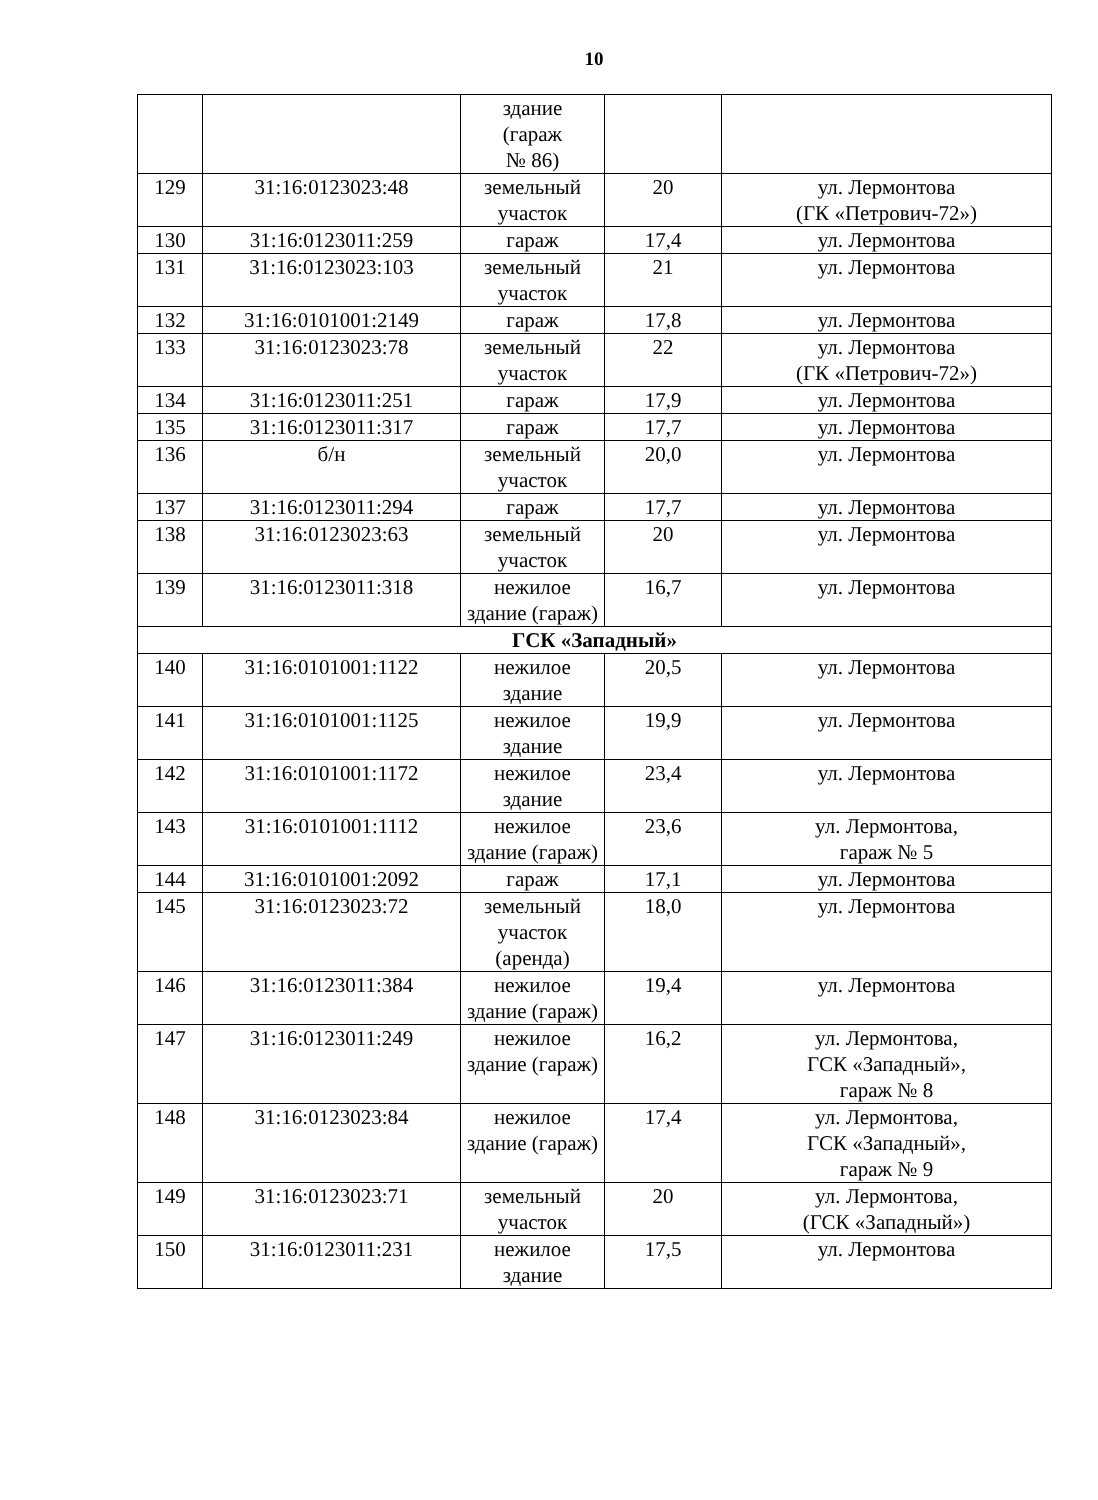10
| | | здание (гараж № 86) | | |
| 129 | 31:16:0123023:48 | земельный участок | 20 | ул. Лермонтова (ГК «Петрович-72») |
| 130 | 31:16:0123011:259 | гараж | 17,4 | ул. Лермонтова |
| 131 | 31:16:0123023:103 | земельный участок | 21 | ул. Лермонтова |
| 132 | 31:16:0101001:2149 | гараж | 17,8 | ул. Лермонтова |
| 133 | 31:16:0123023:78 | земельный участок | 22 | ул. Лермонтова (ГК «Петрович-72») |
| 134 | 31:16:0123011:251 | гараж | 17,9 | ул. Лермонтова |
| 135 | 31:16:0123011:317 | гараж | 17,7 | ул. Лермонтова |
| 136 | б/н | земельный участок | 20,0 | ул. Лермонтова |
| 137 | 31:16:0123011:294 | гараж | 17,7 | ул. Лермонтова |
| 138 | 31:16:0123023:63 | земельный участок | 20 | ул. Лермонтова |
| 139 | 31:16:0123011:318 | нежилое здание (гараж) | 16,7 | ул. Лермонтова |
| ГСК «Западный» | | | | |
| 140 | 31:16:0101001:1122 | нежилое здание | 20,5 | ул. Лермонтова |
| 141 | 31:16:0101001:1125 | нежилое здание | 19,9 | ул. Лермонтова |
| 142 | 31:16:0101001:1172 | нежилое здание | 23,4 | ул. Лермонтова |
| 143 | 31:16:0101001:1112 | нежилое здание (гараж) | 23,6 | ул. Лермонтова, гараж № 5 |
| 144 | 31:16:0101001:2092 | гараж | 17,1 | ул. Лермонтова |
| 145 | 31:16:0123023:72 | земельный участок (аренда) | 18,0 | ул. Лермонтова |
| 146 | 31:16:0123011:384 | нежилое здание (гараж) | 19,4 | ул. Лермонтова |
| 147 | 31:16:0123011:249 | нежилое здание (гараж) | 16,2 | ул. Лермонтова, ГСК «Западный», гараж № 8 |
| 148 | 31:16:0123023:84 | нежилое здание (гараж) | 17,4 | ул. Лермонтова, ГСК «Западный», гараж № 9 |
| 149 | 31:16:0123023:71 | земельный участок | 20 | ул. Лермонтова, (ГСК «Западный») |
| 150 | 31:16:0123011:231 | нежилое здание | 17,5 | ул. Лермонтова |